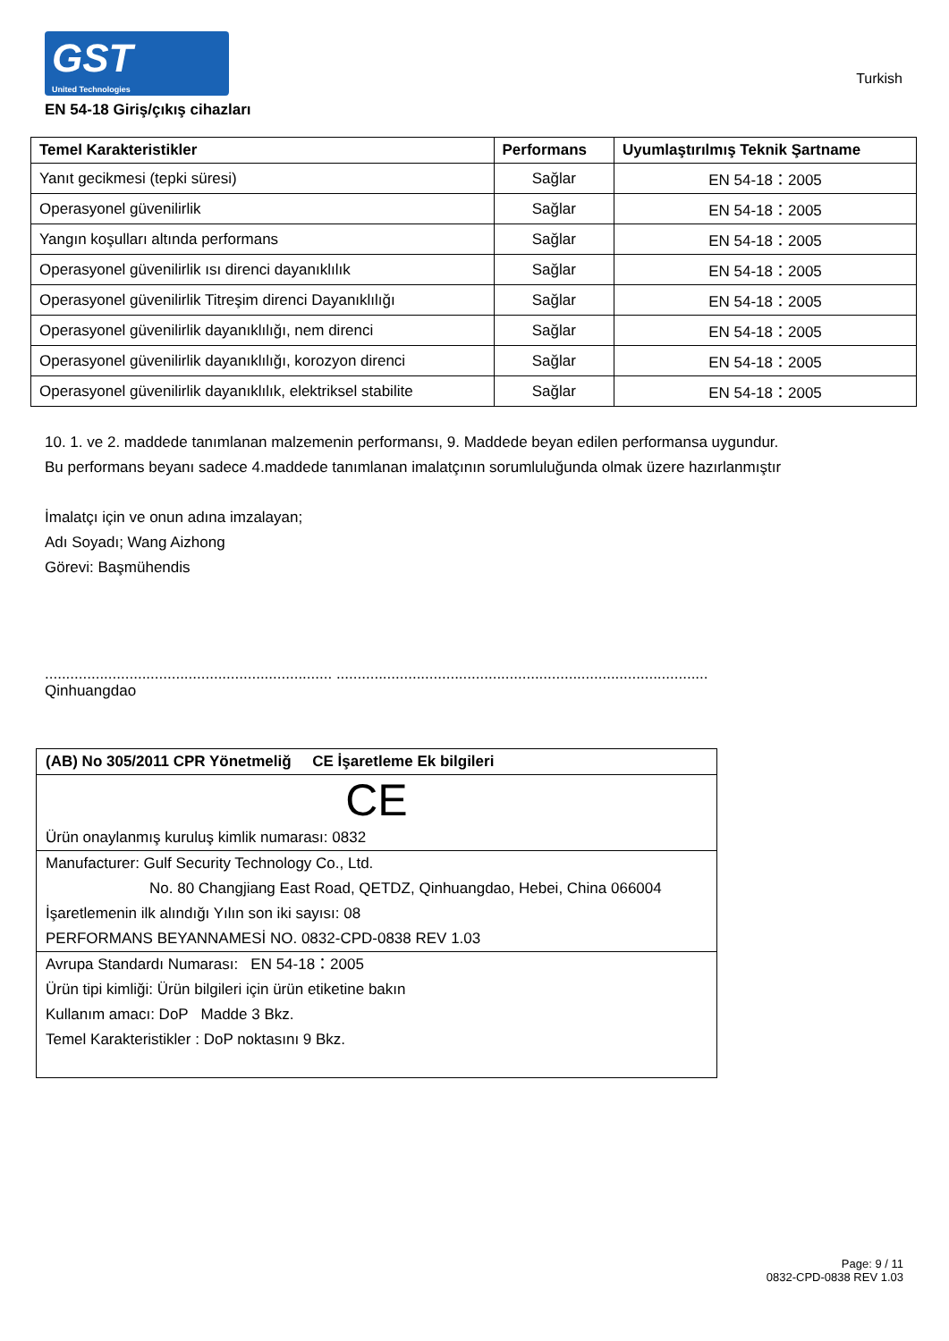GST
United Technologies
Turkish
EN 54-18 Giriş/çıkış cihazları
| Temel Karakteristikler | Performans | Uyumlaştırılmış Teknik Şartname |
| --- | --- | --- |
| Yanıt gecikmesi (tepki süresi) | Sağlar | EN 54-18：2005 |
| Operasyonel güvenilirlik | Sağlar | EN 54-18：2005 |
| Yangın koşulları altında performans | Sağlar | EN 54-18：2005 |
| Operasyonel güvenilirlik ısı direnci dayanıklılık | Sağlar | EN 54-18：2005 |
| Operasyonel güvenilirlik Titreşim direnci Dayanıklılığı | Sağlar | EN 54-18：2005 |
| Operasyonel güvenilirlik dayanıklılığı, nem direnci | Sağlar | EN 54-18：2005 |
| Operasyonel güvenilirlik dayanıklılığı, korozyon direnci | Sağlar | EN 54-18：2005 |
| Operasyonel güvenilirlik dayanıklılık, elektriksel stabilite | Sağlar | EN 54-18：2005 |
10. 1. ve 2. maddede tanımlanan malzemenin performansı, 9. Maddede beyan edilen performansa uygundur.
Bu performans beyanı sadece 4.maddede tanımlanan imalatçının sorumluluğunda olmak üzere hazırlanmıştır
İmalatçı için ve onun adına imzalayan;
Adı Soyadı; Wang Aizhong
Görevi: Başmühendis
.................................................................... ...................................................................................................
Qinhuangdao
(AB) No 305/2011 CPR Yönetmeliğ CE İşaretleme Ek bilgileri
CE
Ürün onaylanmış kuruluş kimlik numarası: 0832
Manufacturer: Gulf Security Technology Co., Ltd.
No. 80 Changjiang East Road, QETDZ, Qinhuangdao, Hebei, China 066004
İşaretlemenin ilk alındığı Yılın son iki sayısı: 08
PERFORMANS BEYANNAMESİ NO. 0832-CPD-0838 REV 1.03
Avrupa Standardı Numarası: EN 54-18：2005
Ürün tipi kimliği: Ürün bilgileri için ürün etiketine bakın
Kullanım amacı: DoP Madde 3 Bkz.
Temel Karakteristikler : DoP noktasını 9 Bkz.
Page: 9 / 11
0832-CPD-0838 REV 1.03